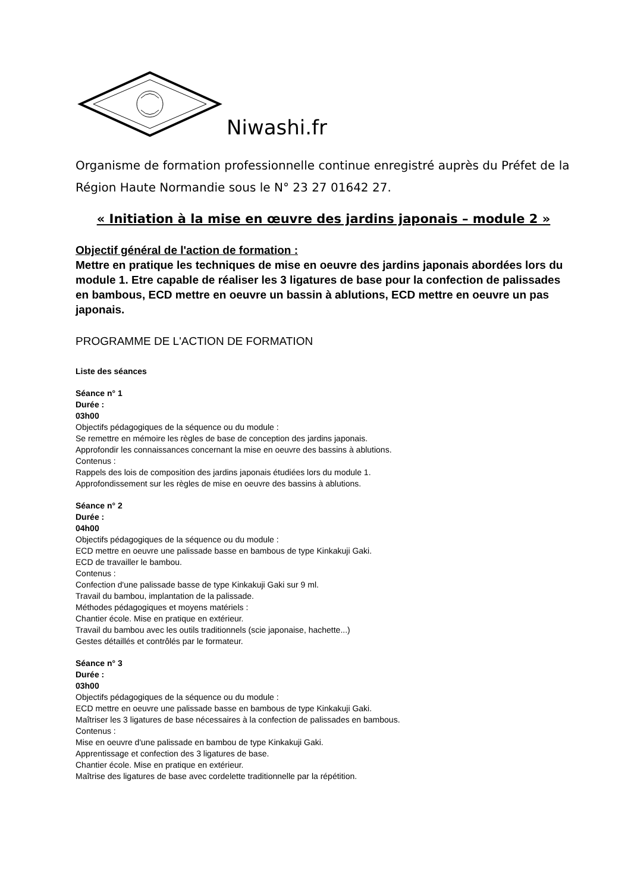Niwashi.fr
Organisme de formation professionnelle continue enregistré auprès du Préfet de la Région Haute Normandie sous le N° 23 27 01642 27.
« Initiation à la mise en œuvre des jardins japonais – module 2 »
Objectif général de l'action de formation :
Mettre en pratique les techniques de mise en oeuvre des jardins japonais abordées lors du module 1. Etre capable de réaliser les 3 ligatures de base pour la confection de palissades en bambous, ECD mettre en oeuvre un bassin à ablutions, ECD mettre en oeuvre un pas japonais.
PROGRAMME DE L'ACTION DE FORMATION
Liste des séances
Séance n° 1
Durée :
03h00
Objectifs pédagogiques de la séquence ou du module :
Se remettre en mémoire les règles de base de conception des jardins japonais.
Approfondir les connaissances concernant la mise en oeuvre des bassins à ablutions.
Contenus :
Rappels des lois de composition des jardins japonais étudiées lors du module 1.
Approfondissement sur les règles de mise en oeuvre des bassins à ablutions.
Séance n° 2
Durée :
04h00
Objectifs pédagogiques de la séquence ou du module :
ECD mettre en oeuvre une palissade basse en bambous de type Kinkakuji Gaki.
ECD de travailler le bambou.
Contenus :
Confection d'une palissade basse de type Kinkakuji Gaki sur 9 ml.
Travail du bambou, implantation de la palissade.
Méthodes pédagogiques et moyens matériels :
Chantier école. Mise en pratique en extérieur.
Travail du bambou avec les outils traditionnels (scie japonaise, hachette...)
Gestes détaillés et contrôlés par le formateur.
Séance n° 3
Durée :
03h00
Objectifs pédagogiques de la séquence ou du module :
ECD mettre en oeuvre une palissade basse en bambous de type Kinkakuji Gaki.
Maîtriser les 3 ligatures de base nécessaires à la confection de palissades en bambous.
Contenus :
Mise en oeuvre d'une palissade en bambou de type Kinkakuji Gaki.
Apprentissage et confection des 3 ligatures de base.
Chantier école. Mise en pratique en extérieur.
Maîtrise des ligatures de base avec cordelette traditionnelle par la répétition.